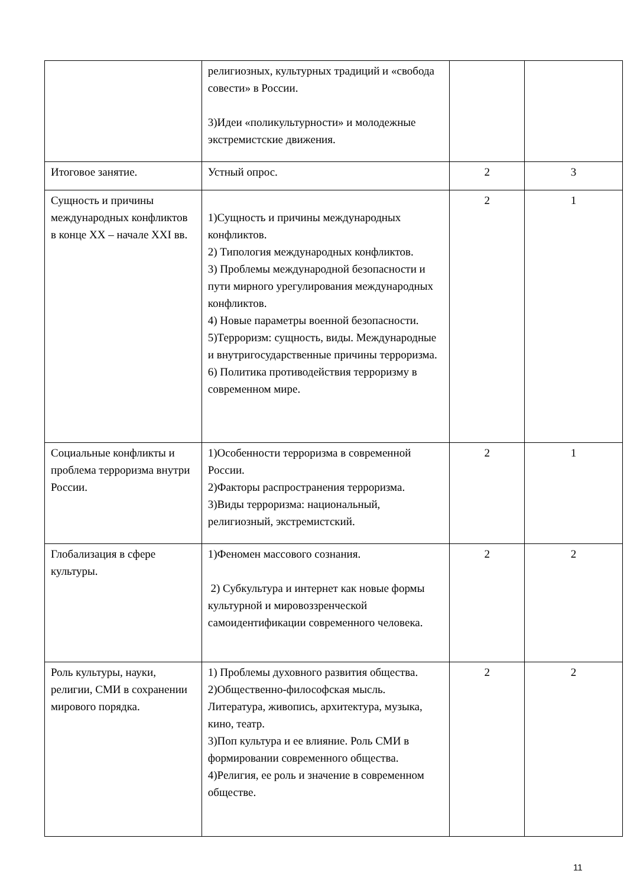| | религиозных, культурных традиций и «свобода совести» в России. 3)Идеи «поликультурности» и молодежные экстремистские движения. | | |
| Итоговое занятие. | Устный опрос. | 2 | 3 |
| Сущность и причины международных конфликтов в конце XX – начале XXI вв. | 1)Сущность и причины международных конфликтов. 2) Типология международных конфликтов. 3) Проблемы международной безопасности и пути мирного урегулирования международных конфликтов. 4) Новые параметры военной безопасности. 5)Терроризм: сущность, виды. Международные и внутригосударственные причины терроризма. 6) Политика противодействия терроризму в современном мире. | 2 | 1 |
| Социальные конфликты и проблема терроризма внутри России. | 1)Особенности терроризма в современной России. 2)Факторы распространения терроризма. 3)Виды терроризма: национальный, религиозный, экстремистский. | 2 | 1 |
| Глобализация в сфере культуры. | 1)Феномен массового сознания. 2) Субкультура и интернет как новые формы культурной и мировоззренческой самоидентификации современного человека. | 2 | 2 |
| Роль культуры, науки, религии, СМИ в сохранении мирового порядка. | 1) Проблемы духовного развития общества. 2)Общественно-философская мысль. Литература, живопись, архитектура, музыка, кино, театр. 3)Поп культура и ее влияние. Роль СМИ в формировании современного общества. 4)Религия, ее роль и значение в современном обществе. | 2 | 2 |
11